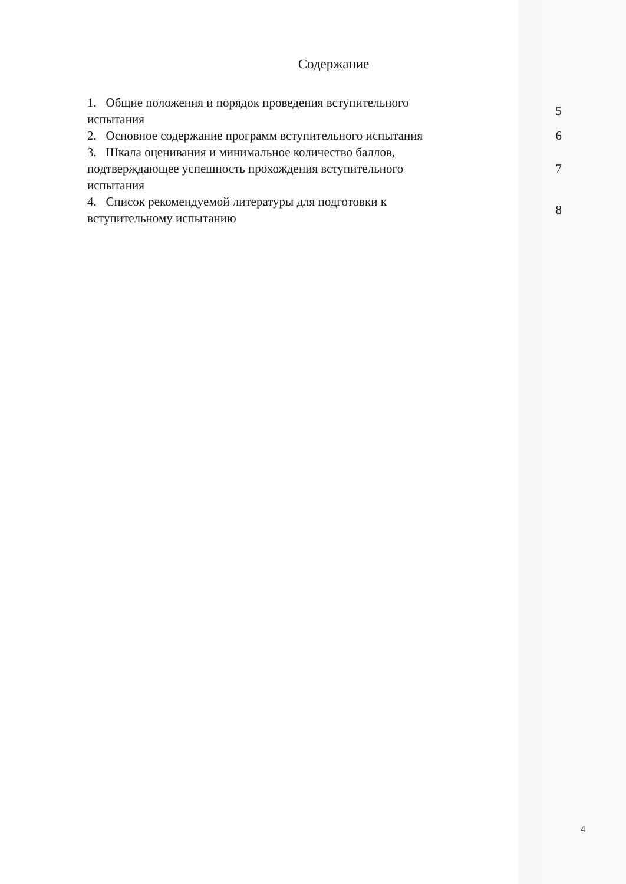Содержание
| 1. Общие положения и порядок проведения вступительного испытания | 5 |
| 2. Основное содержание программ вступительного испытания | 6 |
| 3. Шкала оценивания и минимальное количество баллов, подтверждающее успешность прохождения вступительного испытания | 7 |
| 4. Список рекомендуемой литературы для подготовки к вступительному испытанию | 8 |
4